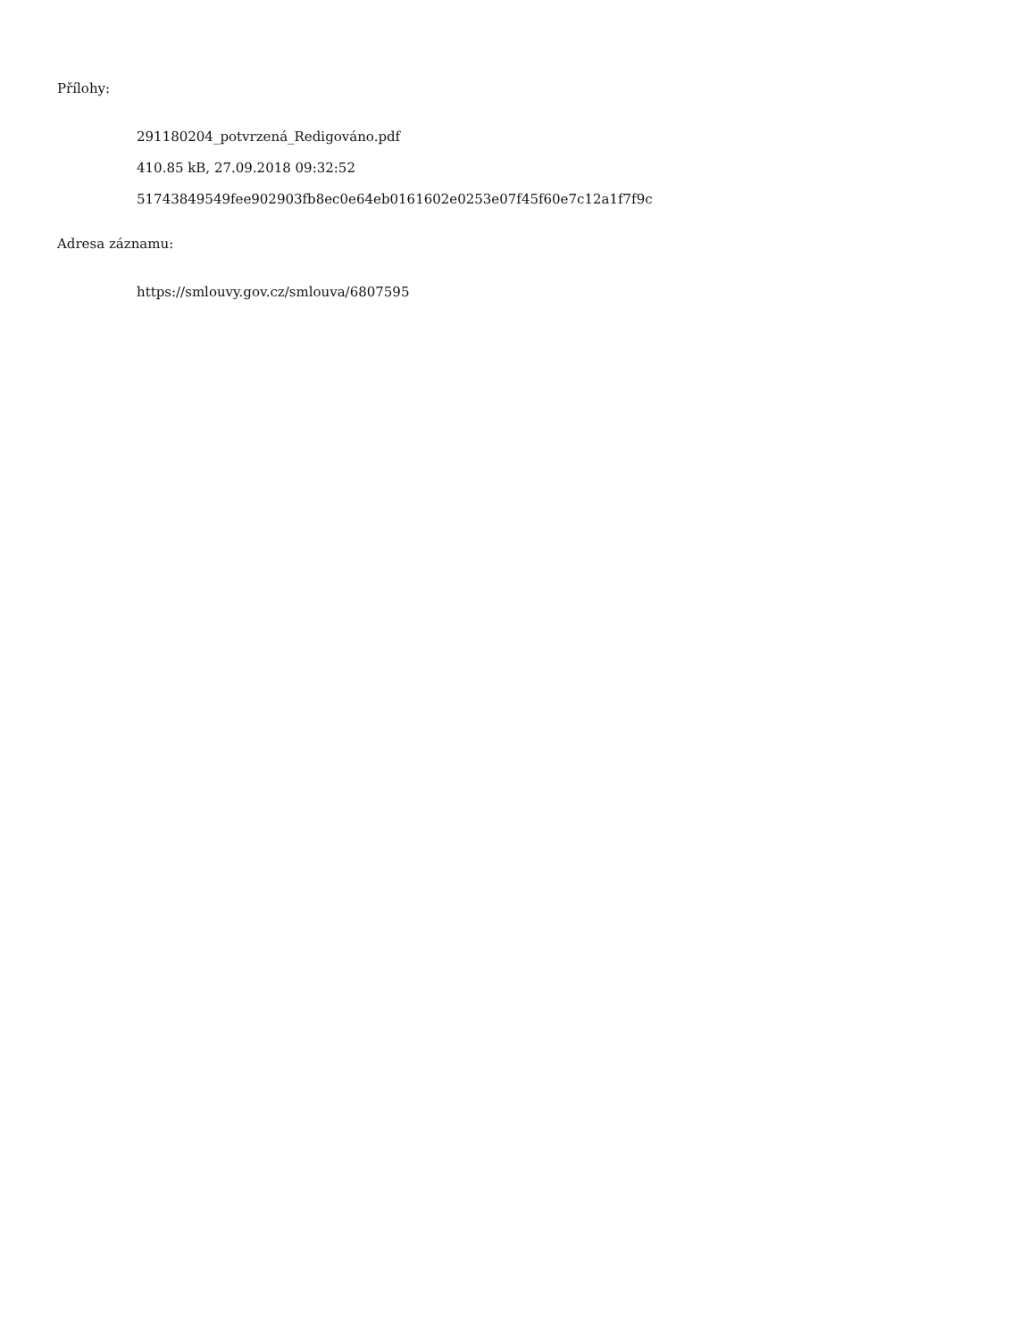Přílohy:
291180204_potvrzená_Redigováno.pdf
410.85 kB, 27.09.2018 09:32:52
51743849549fee902903fb8ec0e64eb0161602e0253e07f45f60e7c12a1f7f9c
Adresa záznamu:
https://smlouvy.gov.cz/smlouva/6807595